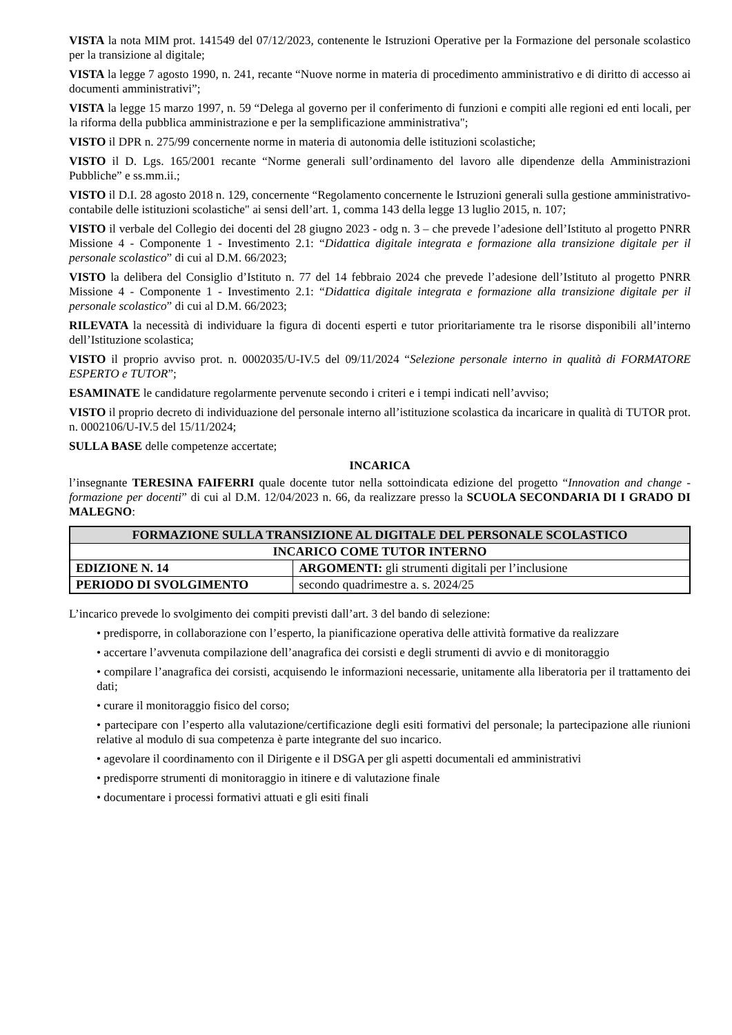VISTA la nota MIM prot. 141549 del 07/12/2023, contenente le Istruzioni Operative per la Formazione del personale scolastico per la transizione al digitale;
VISTA la legge 7 agosto 1990, n. 241, recante “Nuove norme in materia di procedimento amministrativo e di diritto di accesso ai documenti amministrativi”;
VISTA la legge 15 marzo 1997, n. 59 “Delega al governo per il conferimento di funzioni e compiti alle regioni ed enti locali, per la riforma della pubblica amministrazione e per la semplificazione amministrativa";
VISTO il DPR n. 275/99 concernente norme in materia di autonomia delle istituzioni scolastiche;
VISTO il D. Lgs. 165/2001 recante “Norme generali sull’ordinamento del lavoro alle dipendenze della Amministrazioni Pubbliche” e ss.mm.ii.;
VISTO il D.I. 28 agosto 2018 n. 129, concernente “Regolamento concernente le Istruzioni generali sulla gestione amministrativo-contabile delle istituzioni scolastiche" ai sensi dell’art. 1, comma 143 della legge 13 luglio 2015, n. 107;
VISTO il verbale del Collegio dei docenti del 28 giugno 2023 - odg n. 3 – che prevede l’adesione dell’Istituto al progetto PNRR Missione 4 - Componente 1 - Investimento 2.1: “Didattica digitale integrata e formazione alla transizione digitale per il personale scolastico” di cui al D.M. 66/2023;
VISTO la delibera del Consiglio d’Istituto n. 77 del 14 febbraio 2024 che prevede l’adesione dell’Istituto al progetto PNRR Missione 4 - Componente 1 - Investimento 2.1: “Didattica digitale integrata e formazione alla transizione digitale per il personale scolastico” di cui al D.M. 66/2023;
RILEVATA la necessità di individuare la figura di docenti esperti e tutor prioritariamente tra le risorse disponibili all’interno dell’Istituzione scolastica;
VISTO il proprio avviso prot. n. 0002035/U-IV.5 del 09/11/2024 “Selezione personale interno in qualità di FORMATORE ESPERTO e TUTOR”;
ESAMINATE le candidature regolarmente pervenute secondo i criteri e i tempi indicati nell’avviso;
VISTO il proprio decreto di individuazione del personale interno all’istituzione scolastica da incaricare in qualità di TUTOR prot. n. 0002106/U-IV.5 del 15/11/2024;
SULLA BASE delle competenze accertate;
INCARICA
l’insegnante TERESINA FAIFERRI quale docente tutor nella sottoindicata edizione del progetto “Innovation and change - formazione per docenti” di cui al D.M. 12/04/2023 n. 66, da realizzare presso la SCUOLA SECONDARIA DI I GRADO DI MALEGNO:
| FORMAZIONE SULLA TRANSIZIONE AL DIGITALE DEL PERSONALE SCOLASTICO | |
| --- | --- |
| INCARICO COME TUTOR INTERNO | |
| EDIZIONE N. 14 | ARGOMENTI: gli strumenti digitali per l’inclusione |
| PERIODO DI SVOLGIMENTO | secondo quadrimestre a. s. 2024/25 |
L’incarico prevede lo svolgimento dei compiti previsti dall’art. 3 del bando di selezione:
• predisporre, in collaborazione con l’esperto, la pianificazione operativa delle attività formative da realizzare
• accertare l’avvenuta compilazione dell’anagrafica dei corsisti e degli strumenti di avvio e di monitoraggio
• compilare l’anagrafica dei corsisti, acquisendo le informazioni necessarie, unitamente alla liberatoria per il trattamento dei dati;
• curare il monitoraggio fisico del corso;
• partecipare con l’esperto alla valutazione/certificazione degli esiti formativi del personale; la partecipazione alle riunioni relative al modulo di sua competenza è parte integrante del suo incarico.
• agevolare il coordinamento con il Dirigente e il DSGA per gli aspetti documentali ed amministrativi
• predisporre strumenti di monitoraggio in itinere e di valutazione finale
• documentare i processi formativi attuati e gli esiti finali